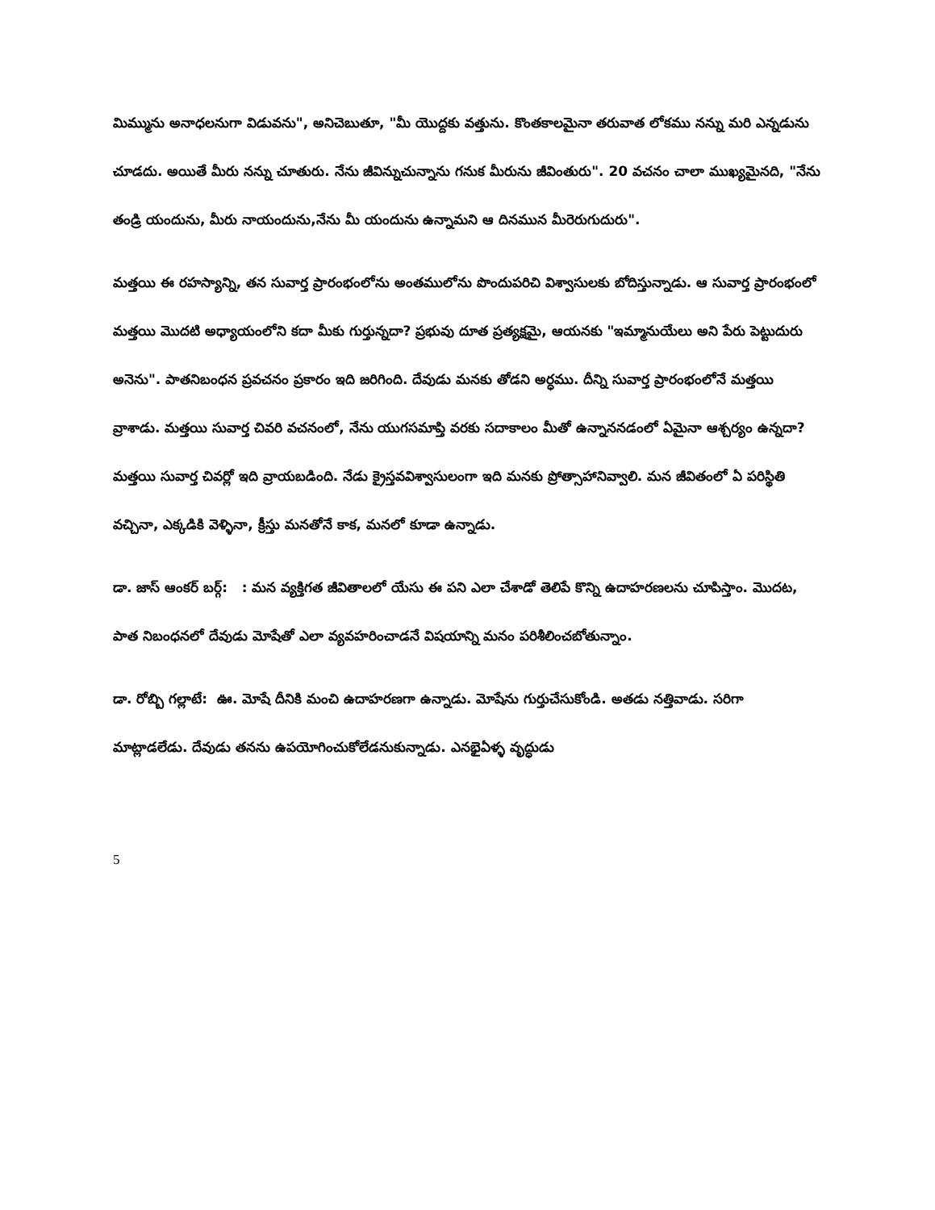మిమ్ము‌ను అనాధలనుగా విడువను", అనిచెబుతూ, "మీ యొద్దకు వత్తును. కొంతకాలమైనా తరువాత లోకము నన్ను మరి ఎన్నడును చూడదు. అయితే మీరు నన్ను చూతురు. నేను జీవిన్నుచున్నాను గనుక మీరును జీవింతురు". 20 వచనం చాలా ముఖ్యమైనది, "నేను తండ్రి యందును, మీరు నాయందును,నేను మీ యందును ఉన్నామని ఆ దినమున మీరెరుగుదురు".
మత్తయి ఈ రహస్యాన్ని, తన సువార్త ప్రారంభంలోను అంతములోను పొందుపరిచి విశ్వాసులకు బోదిస్తున్నాడు. ఆ సువార్త ప్రారంభంలో మత్తయి మొదటి అధ్యాయంలోని కదా మీకు గుర్తున్నదా? ప్రభువు దూత ప్రత్యక్షమై, ఆయనకు "ఇమ్మానుయేలు అని పేరు పెట్టుదురు అనెను". పాతనిబంధన ప్రవచనం ప్రకారం ఇది జరిగింది. దేవుడు మనకు తోడని అర్ధము. దీన్ని సువార్త ప్రారంభంలోనే మత్తయి వ్రాశాడు. మత్తయి సువార్త చివరి వచనంలో, నేను యుగసమాప్తి వరకు సదాకాలం మీతో ఉన్నాననడంలో ఏమైనా ఆశ్చర్యం ఉన్నదా? మత్తయి సువార్త చివర్లో ఇది వ్రాయబడింది. నేడు క్రైస్తవవిశ్వాసులంగా ఇది మనకు ప్రోత్సాహానివ్వాలి. మన జీవితంలో ఏ పరిస్థితి వచ్చినా, ఎక్కడికి వెళ్ళినా, క్రీస్తు మనతోనే కాక, మనలో కూడా ఉన్నాడు.
డా. జాస్ ఆంకర్ బర్గ్: : మన వ్యక్తిగత జీవితాలలో యేసు ఈ పని ఎలా చేశాడో తెలిపే కొన్ని ఉదాహరణలను చూపిస్తాం. మొదట, పాత నిబంధనలో దేవుడు మోషేతో ఎలా వ్యవహరించాడనే విషయాన్ని మనం పరిశీలించబోతున్నాం.
డా. రోబ్బి గల్లాటే: ఊ. మోషే దీనికి మంచి ఉదాహరణగా ఉన్నాడు. మోషేను గుర్తుచేసుకోండి. అతడు నత్తివాడు. సరిగా మాట్లాడలేడు. దేవుడు తనను ఉపయోగించుకోలేడనుకున్నాడు. ఎనభైఏళ్ళ వృద్ధుడు
5